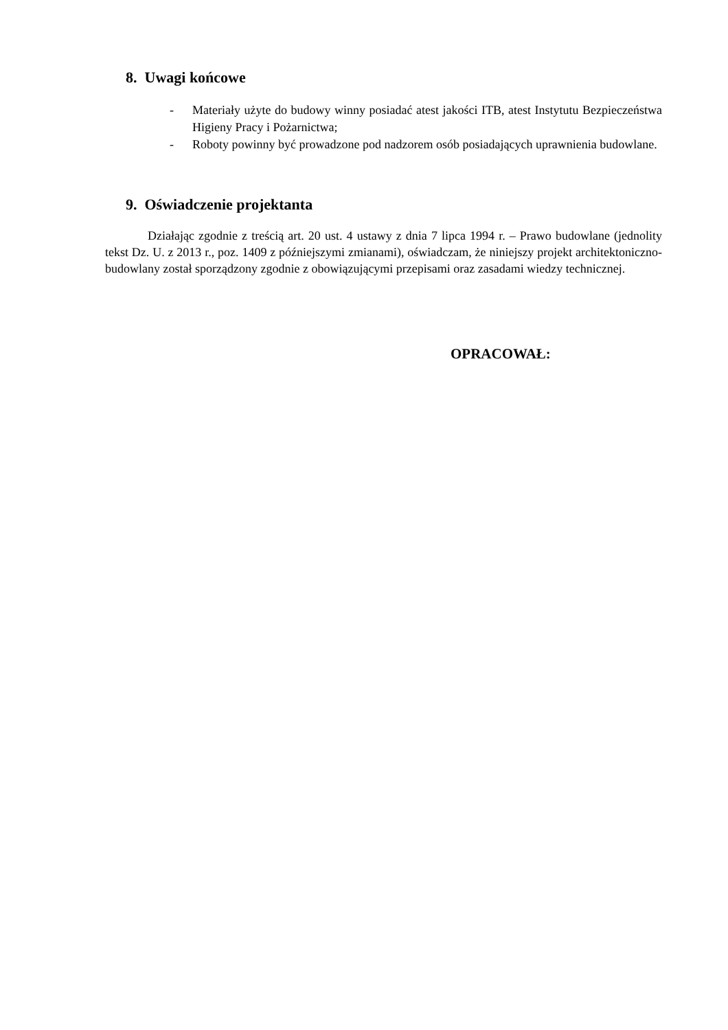8. Uwagi końcowe
- Materiały użyte do budowy winny posiadać atest jakości ITB, atest Instytutu Bezpieczeństwa Higieny Pracy i Pożarnictwa;
- Roboty powinny być prowadzone pod nadzorem osób posiadających uprawnienia budowlane.
9. Oświadczenie projektanta
Działając zgodnie z treścią art. 20 ust. 4 ustawy z dnia 7 lipca 1994 r. – Prawo budowlane (jednolity tekst Dz. U. z 2013 r., poz. 1409 z późniejszymi zmianami), oświadczam, że niniejszy projekt architektoniczno-budowlany został sporządzony zgodnie z obowiązującymi przepisami oraz zasadami wiedzy technicznej.
OPRACOWAŁ: